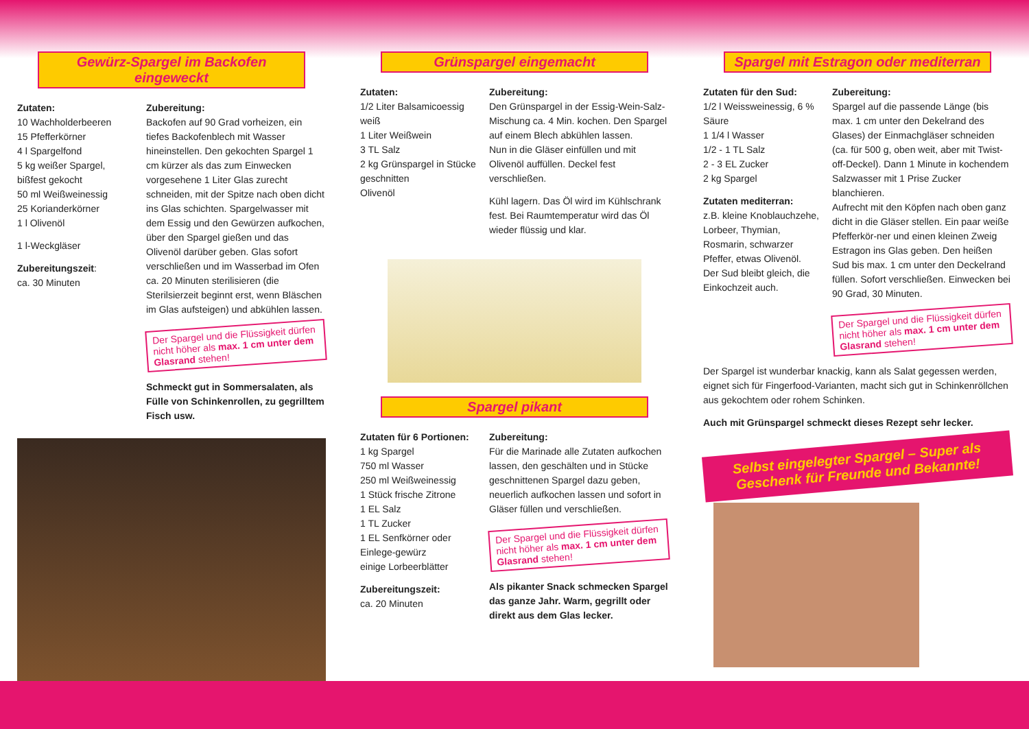Gewürz-Spargel im Backofen eingeweckt
Zutaten:
10 Wachholderbeeren
15 Pfefferkörner
4 l Spargelfond
5 kg weißer Spargel, bißfest gekocht
50 ml Weißweinessig
25 Korianderkörner
1 l Olivenöl
1 l-Weckgläser
Zubereitungszeit:
ca. 30 Minuten
Zubereitung:
Backofen auf 90 Grad vorheizen, ein tiefes Backofenblech mit Wasser hineinstellen. Den gekochten Spargel 1 cm kürzer als das zum Einwecken vorgesehene 1 Liter Glas zurecht schneiden, mit der Spitze nach oben dicht ins Glas schichten. Spargelwasser mit dem Essig und den Gewürzen aufkochen, über den Spargel gießen und das Olivenöl darüber geben. Glas sofort verschließen und im Wasserbad im Ofen ca. 20 Minuten sterilisieren (die Sterilsierzeit beginnt erst, wenn Bläschen im Glas aufsteigen) und abkühlen lassen.
Der Spargel und die Flüssigkeit dürfen nicht höher als max. 1 cm unter dem Glasrand stehen!
Schmeckt gut in Sommersalaten, als Fülle von Schinkenrollen, zu gegrilltem Fisch usw.
Grünspargel eingemacht
Zutaten:
1/2 Liter Balsamicoessig weiß
1 Liter Weißwein
3 TL Salz
2 kg Grünspargel in Stücke geschnitten
Olivenöl
Zubereitung:
Den Grünspargel in der Essig-Wein-Salz-Mischung ca. 4 Min. kochen. Den Spargel auf einem Blech abkühlen lassen.
Nun in die Gläser einfüllen und mit Olivenöl auffüllen. Deckel fest verschließen.
Kühl lagern. Das Öl wird im Kühlschrank fest. Bei Raumtemperatur wird das Öl wieder flüssig und klar.
Spargel pikant
Zutaten für 6 Portionen:
1 kg Spargel
750 ml Wasser
250 ml Weißweinessig
1 Stück frische Zitrone
1 EL Salz
1 TL Zucker
1 EL Senfkörner oder Einlege-gewürz
einige Lorbeerblätter
Zubereitungszeit:
ca. 20 Minuten
Zubereitung:
Für die Marinade alle Zutaten aufkochen lassen, den geschälten und in Stücke geschnittenen Spargel dazu geben, neuerlich aufkochen lassen und sofort in Gläser füllen und verschließen.
Der Spargel und die Flüssigkeit dürfen nicht höher als max. 1 cm unter dem Glasrand stehen!
Als pikanter Snack schmecken Spargel das ganze Jahr. Warm, gegrillt oder direkt aus dem Glas lecker.
Spargel mit Estragon oder mediterran
Zutaten für den Sud:
1/2 l Weissweinessig, 6 % Säure
1 1/4 l Wasser
1/2 - 1 TL Salz
2 - 3 EL Zucker
2 kg Spargel
Zutaten mediterran:
z.B. kleine Knoblauchzehe, Lorbeer, Thymian, Rosmarin, schwarzer Pfeffer, etwas Olivenöl.
Der Sud bleibt gleich, die Einkochzeit auch.
Zubereitung:
Spargel auf die passende Länge (bis max. 1 cm unter den Dekelrand des Glases) der Einmachgläser schneiden (ca. für 500 g, oben weit, aber mit Twist-off-Deckel). Dann 1 Minute in kochendem Salzwasser mit 1 Prise Zucker blanchieren.
Aufrecht mit den Köpfen nach oben ganz dicht in die Gläser stellen. Ein paar weiße Pfefferkör-ner und einen kleinen Zweig Estragon ins Glas geben. Den heißen Sud bis max. 1 cm unter den Deckelrand füllen. Sofort verschließen. Einwecken bei 90 Grad, 30 Minuten.
Der Spargel und die Flüssigkeit dürfen nicht höher als max. 1 cm unter dem Glasrand stehen!
Der Spargel ist wunderbar knackig, kann als Salat gegessen werden, eignet sich für Fingerfood-Varianten, macht sich gut in Schinkenröllchen aus gekochtem oder rohem Schinken.
Auch mit Grünspargel schmeckt dieses Rezept sehr lecker.
Selbst eingelegter Spargel – Super als Geschenk für Freunde und Bekannte!